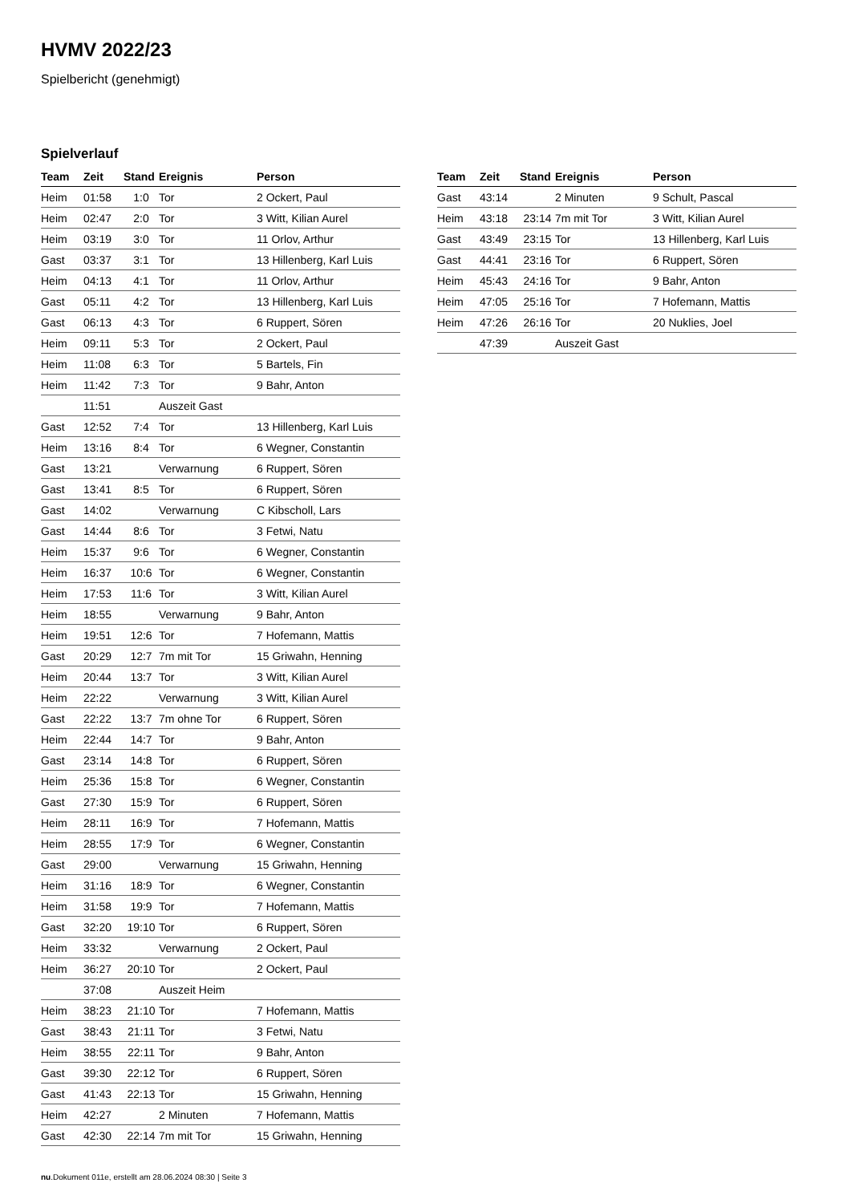HVMV 2022/23
Spielbericht (genehmigt)
Spielverlauf
| Team | Zeit | Stand | Ereignis | Person |
| --- | --- | --- | --- | --- |
| Heim | 01:58 | 1:0 | Tor | 2 Ockert, Paul |
| Heim | 02:47 | 2:0 | Tor | 3 Witt, Kilian Aurel |
| Heim | 03:19 | 3:0 | Tor | 11 Orlov, Arthur |
| Gast | 03:37 | 3:1 | Tor | 13 Hillenberg, Karl Luis |
| Heim | 04:13 | 4:1 | Tor | 11 Orlov, Arthur |
| Gast | 05:11 | 4:2 | Tor | 13 Hillenberg, Karl Luis |
| Gast | 06:13 | 4:3 | Tor | 6 Ruppert, Sören |
| Heim | 09:11 | 5:3 | Tor | 2 Ockert, Paul |
| Heim | 11:08 | 6:3 | Tor | 5 Bartels, Fin |
| Heim | 11:42 | 7:3 | Tor | 9 Bahr, Anton |
| | 11:51 | | Auszeit Gast | |
| Gast | 12:52 | 7:4 | Tor | 13 Hillenberg, Karl Luis |
| Heim | 13:16 | 8:4 | Tor | 6 Wegner, Constantin |
| Gast | 13:21 | | Verwarnung | 6 Ruppert, Sören |
| Gast | 13:41 | 8:5 | Tor | 6 Ruppert, Sören |
| Gast | 14:02 | | Verwarnung | C Kibscholl, Lars |
| Gast | 14:44 | 8:6 | Tor | 3 Fetwi, Natu |
| Heim | 15:37 | 9:6 | Tor | 6 Wegner, Constantin |
| Heim | 16:37 | 10:6 | Tor | 6 Wegner, Constantin |
| Heim | 17:53 | 11:6 | Tor | 3 Witt, Kilian Aurel |
| Heim | 18:55 | | Verwarnung | 9 Bahr, Anton |
| Heim | 19:51 | 12:6 | Tor | 7 Hofemann, Mattis |
| Gast | 20:29 | 12:7 | 7m mit Tor | 15 Griwahn, Henning |
| Heim | 20:44 | 13:7 | Tor | 3 Witt, Kilian Aurel |
| Heim | 22:22 | | Verwarnung | 3 Witt, Kilian Aurel |
| Gast | 22:22 | 13:7 | 7m ohne Tor | 6 Ruppert, Sören |
| Heim | 22:44 | 14:7 | Tor | 9 Bahr, Anton |
| Gast | 23:14 | 14:8 | Tor | 6 Ruppert, Sören |
| Heim | 25:36 | 15:8 | Tor | 6 Wegner, Constantin |
| Gast | 27:30 | 15:9 | Tor | 6 Ruppert, Sören |
| Heim | 28:11 | 16:9 | Tor | 7 Hofemann, Mattis |
| Heim | 28:55 | 17:9 | Tor | 6 Wegner, Constantin |
| Gast | 29:00 | | Verwarnung | 15 Griwahn, Henning |
| Heim | 31:16 | 18:9 | Tor | 6 Wegner, Constantin |
| Heim | 31:58 | 19:9 | Tor | 7 Hofemann, Mattis |
| Gast | 32:20 | 19:10 | Tor | 6 Ruppert, Sören |
| Heim | 33:32 | | Verwarnung | 2 Ockert, Paul |
| Heim | 36:27 | 20:10 | Tor | 2 Ockert, Paul |
| | 37:08 | | Auszeit Heim | |
| Heim | 38:23 | 21:10 | Tor | 7 Hofemann, Mattis |
| Gast | 38:43 | 21:11 | Tor | 3 Fetwi, Natu |
| Heim | 38:55 | 22:11 | Tor | 9 Bahr, Anton |
| Gast | 39:30 | 22:12 | Tor | 6 Ruppert, Sören |
| Gast | 41:43 | 22:13 | Tor | 15 Griwahn, Henning |
| Heim | 42:27 | | 2 Minuten | 7 Hofemann, Mattis |
| Gast | 42:30 | 22:14 | 7m mit Tor | 15 Griwahn, Henning |
| Team | Zeit | Stand | Ereignis | Person |
| --- | --- | --- | --- | --- |
| Gast | 43:14 | | 2 Minuten | 9 Schult, Pascal |
| Heim | 43:18 | 23:14 | 7m mit Tor | 3 Witt, Kilian Aurel |
| Gast | 43:49 | 23:15 | Tor | 13 Hillenberg, Karl Luis |
| Gast | 44:41 | 23:16 | Tor | 6 Ruppert, Sören |
| Heim | 45:43 | 24:16 | Tor | 9 Bahr, Anton |
| Heim | 47:05 | 25:16 | Tor | 7 Hofemann, Mattis |
| Heim | 47:26 | 26:16 | Tor | 20 Nuklies, Joel |
| | 47:39 | | Auszeit Gast | |
nu.Dokument 011e, erstellt am 28.06.2024 08:30 | Seite 3